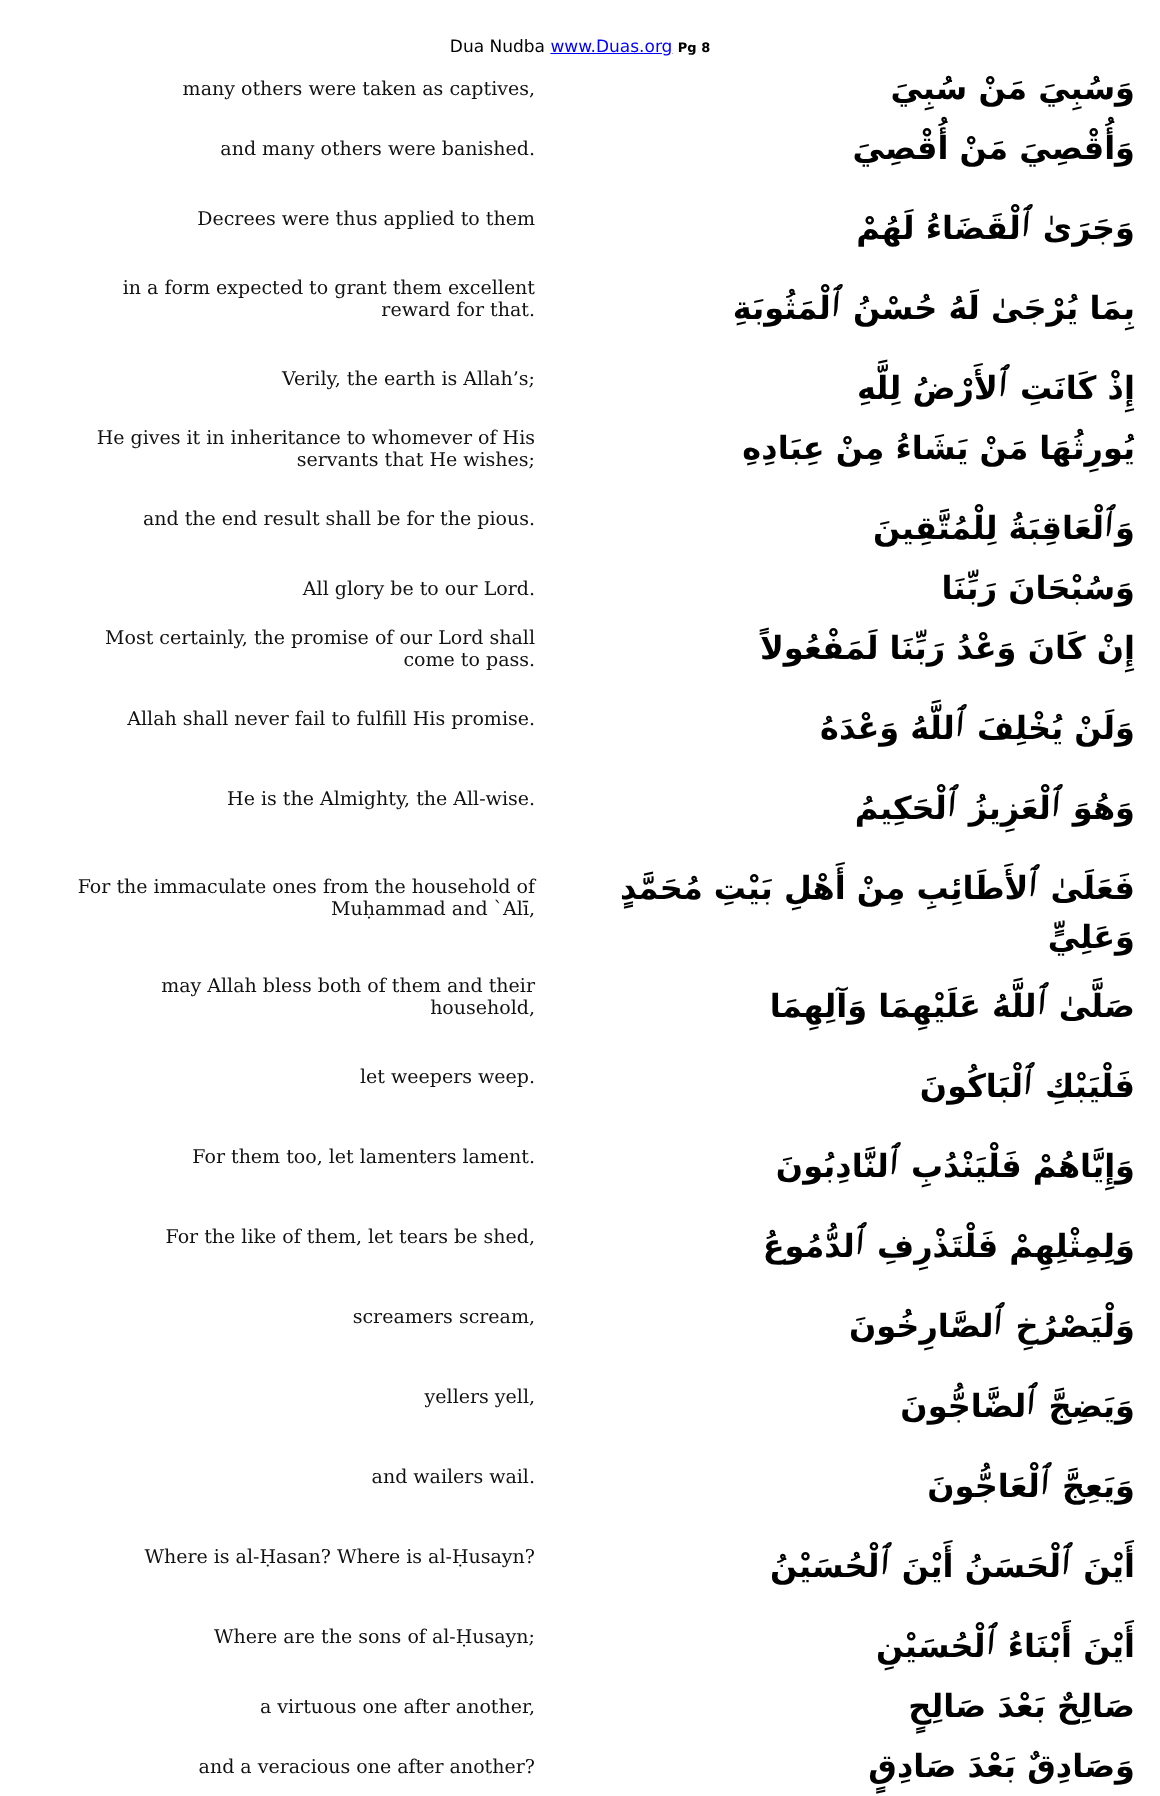Dua Nudba www.Duas.org Pg 8
| many others were taken as captives, | وَسُبِيَ مَنْ سُبِيَ |
| and many others were banished. | وَأُقْصِيَ مَنْ أُقْصِيَ |
| Decrees were thus applied to them | وَجَرَىٰ ٱلْقَضَاءُ لَهُمْ |
| in a form expected to grant them excellent reward for that. | بِمَا يُرْجَىٰ لَهُ حُسْنُ ٱلْمَثُوبَةِ |
| Verily, the earth is Allah’s; | إِذْ كَانَتِ ٱلأَرْضُ لِلَّهِ |
| He gives it in inheritance to whomever of His servants that He wishes; | يُورِثُهَا مَنْ يَشَاءُ مِنْ عِبَادِهِ |
| and the end result shall be for the pious. | وَٱلْعَاقِبَةُ لِلْمُتَّقِينَ |
| All glory be to our Lord. | وَسُبْحَانَ رَبِّنَا |
| Most certainly, the promise of our Lord shall come to pass. | إِنْ كَانَ وَعْدُ رَبِّنَا لَمَفْعُولاً |
| Allah shall never fail to fulfill His promise. | وَلَنْ يُخْلِفَ ٱللَّهُ وَعْدَهُ |
| He is the Almighty, the All-wise. | وَهُوَ ٱلْعَزِيزُ ٱلْحَكِيمُ |
| For the immaculate ones from the household of Muḥammad and `Alī, | فَعَلَىٰ ٱلأَطَائِبِ مِنْ أَهْلِ بَيْتِ مُحَمَّدٍ وَعَلِيٍّ |
| may Allah bless both of them and their household, | صَلَّىٰ ٱللَّهُ عَلَيْهِمَا وَآلِهِمَا |
| let weepers weep. | فَلْيَبْكِ ٱلْبَاكُونَ |
| For them too, let lamenters lament. | وَإِيَّاهُمْ فَلْيَنْدُبِ ٱلنَّادِبُونَ |
| For the like of them, let tears be shed, | وَلِمِثْلِهِمْ فَلْتَذْرِفِ ٱلدُّمُوعُ |
| screamers scream, | وَلْيَصْرُخِ ٱلصَّارِخُونَ |
| yellers yell, | وَيَضِجَّ ٱلضَّاجُّونَ |
| and wailers wail. | وَيَعِجَّ ٱلْعَاجُّونَ |
| Where is al-Ḥasan? Where is al-Ḥusayn? | أَيْنَ ٱلْحَسَنُ أَيْنَ ٱلْحُسَيْنُ |
| Where are the sons of al-Ḥusayn; | أَيْنَ أَبْنَاءُ ٱلْحُسَيْنِ |
| a virtuous one after another, | صَالِحٌ بَعْدَ صَالِحٍ |
| and a veracious one after another? | وَصَادِقٌ بَعْدَ صَادِقٍ |